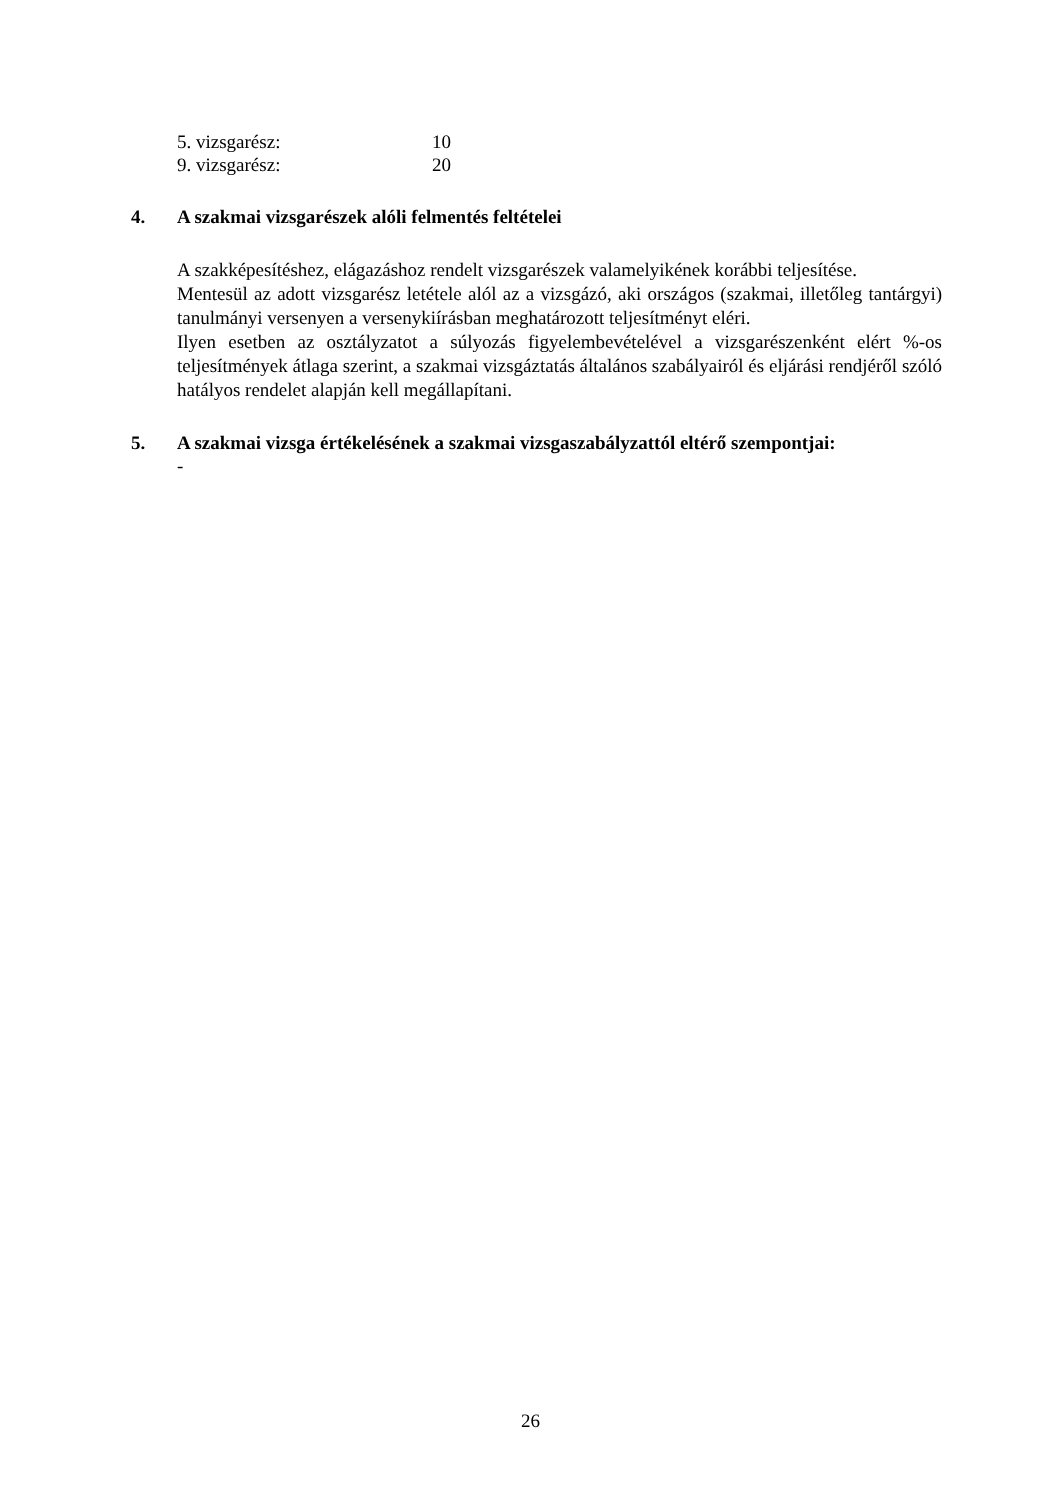5. vizsgarész: 10
9. vizsgarész: 20
4. A szakmai vizsgarészek alóli felmentés feltételei
A szakképesítéshez, elágazáshoz rendelt vizsgarészek valamelyikének korábbi teljesítése.
Mentesül az adott vizsgarész letétele alól az a vizsgázó, aki országos (szakmai, illetőleg tantárgyi) tanulmányi versenyen a versenykiírásban meghatározott teljesítményt eléri.
Ilyen esetben az osztályzatot a súlyozás figyelembevételével a vizsgarészenként elért %-os teljesítmények átlaga szerint, a szakmai vizsgáztatás általános szabályairól és eljárási rendjéről szóló hatályos rendelet alapján kell megállapítani.
5. A szakmai vizsga értékelésének a szakmai vizsgaszabályzattól eltérő szempontjai:
-
26